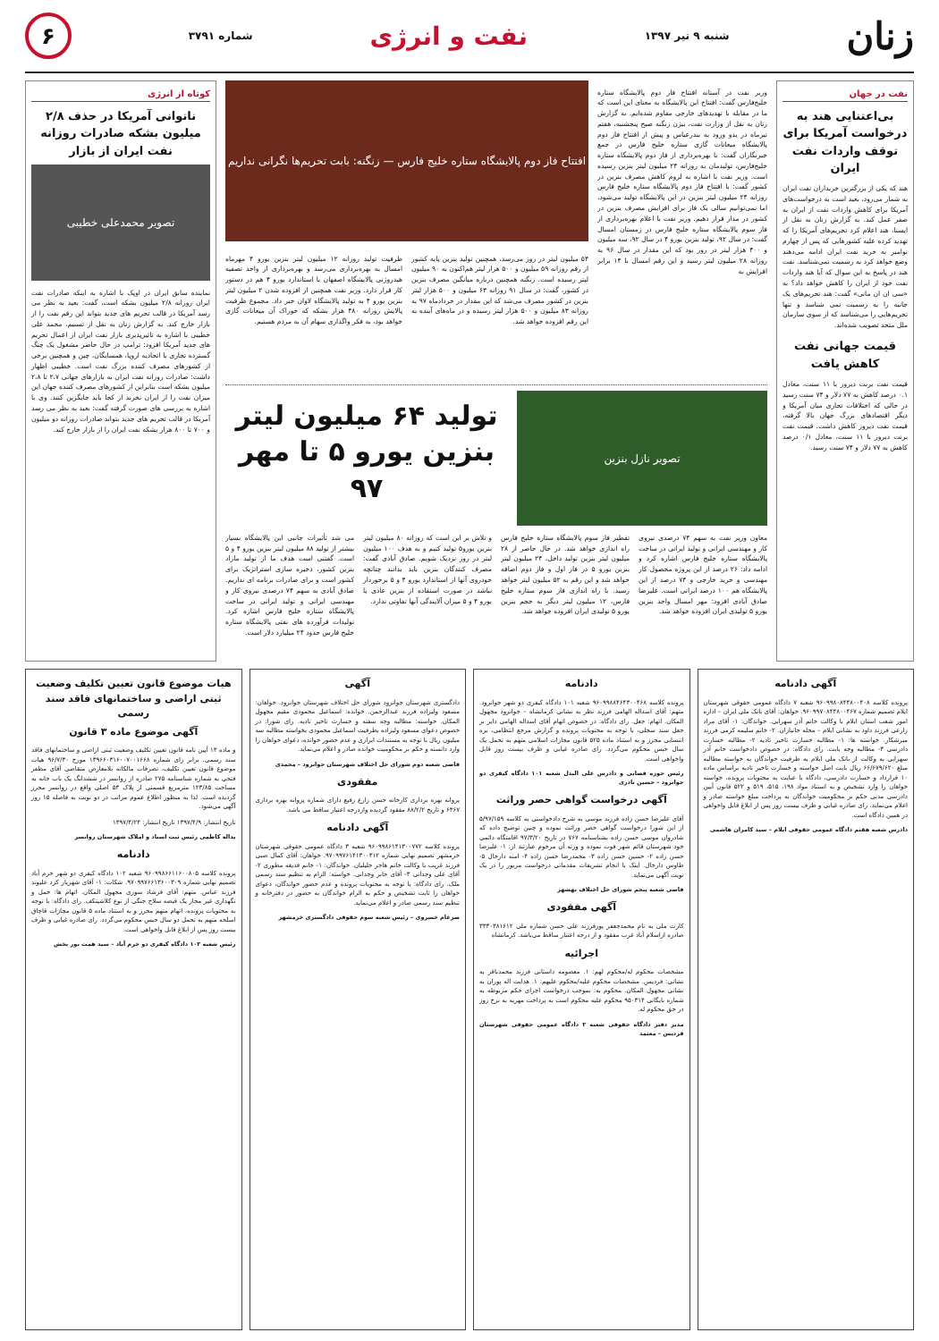زنان
شنبه ۹ تیر ۱۳۹۷
نفت و انرژی
شماره ۳۷۹۱
۶
نفت در جهان
بی‌اعتنایی هند به درخواست آمریکا برای توقف واردات نفت ایران
هند که یکی از بزرگترین خریداران نفت ایران به شمار می‌رود، بعید است به درخواست‌های آمریکا برای کاهش واردات نفت از ایران به صفر عمل کند. به گزارش زنان به نقل از ایسنا، هند اعلام کرد تحریم‌های آمریکا را که تهدید کرده علیه کشورهایی که پس از چهارم نوامبر به خرید نفت ایران ادامه می‌دهند وضع خواهد کرد به رسمیت نمی‌شناسد. نفت هند در پاسخ به این سوال که آیا هند واردات نفت خود از ایران را کاهش خواهد داد؟ به «سی ان ان مانی» گفت: هند تحریم‌های یک جانبه را به رسمیت نمی شناسد و تنها تحریم‌هایی را می‌شناسد که از سوی سازمان ملل متحد تصویب شده‌اند.
قیمت جهانی نفت کاهش یافت
قیمت نفت برنت دیروز با ۱۱ سنت، معادل ۰.۱ درصد کاهش به ۷۷ دلار و ۷۴ سنت رسید در حالی که اختلافات تجاری میان آمریکا و دیگر اقتصادهای بزرگ جهان بالا گرفته، قیمت نفت دیروز کاهش داشت. قیمت نفت برنت دیروز با ۱۱ سنت، معادل ۰/۱ درصد کاهش به ۷۷ دلار و ۷۴ سنت رسید.
وزیر نفت در آستانه افتتاح فاز دوم پالایشگاه ستاره خلیج‌فارس گفت: افتتاح این پالایشگاه به معنای این است که ما در مقابله با تهدیدهای خارجی مقاوم شده‌ایم. به گزارش زنان به نقل از وزارت نفت، بیژن زنگنه صبح پنجشنبه، هفتم تیرماه در بدو ورود به بندرعباس و پیش از افتتاح فاز دوم پالایشگاه میعانات گازی ستاره خلیج فارس در جمع خبرنگاران گفت: با بهره‌برداری از فاز دوم پالایشگاه ستاره خلیج‌فارس، تولیدمان به روزانه ۲۴ میلیون لیتر بنزین رسیده است. وزیر نفت با اشاره به لزوم کاهش مصرف بنزین در کشور گفت: با افتتاح فاز دوم پالایشگاه ستاره خلیج فارس روزانه ۲۴ میلیون لیتر بنزین در این پالایشگاه تولید می‌شود، اما نمی‌توانیم سالی یک فاز برای افزایش مصرف بنزین در کشور در مدار قرار دهیم. وزیر نفت با اعلام بهره‌برداری از فاز سوم پالایشگاه ستاره خلیج فارس در زمستان امسال گفت: در سال ۹۲، تولید بنزین یورو ۴ در سال ۹۲، سه میلیون و ۴۰۰ هزار لیتر در روز بود که این مقدار در سال ۹۶ به روزانه ۲۸ میلیون لیتر رسید و این رقم امسال با ۱۴ برابر افزایش به
افتتاح فاز دوم پالایشگاه ستاره خلیج فارس — زنگنه: بابت تحریم‌ها نگرانی نداریم
۵۴ میلیون لیتر در روز می‌رسد، همچنین تولید بنزین پایه کشور از رقم روزانه ۵۹ میلیون و ۵۰۰ هزار لیتر هم‌اکنون به ۹۰ میلیون لیتر رسیده است. زنگنه همچنین درباره میانگین مصرف بنزین در کشور، گفت: در سال ۹۱ روزانه ۶۳ میلیون و ۵۰۰ هزار لیتر بنزین در کشور مصرف می‌شد که این مقدار در خردادماه ۹۷ به روزانه ۸۳ میلیون و ۵۰۰ هزار لیتر رسیده و در ماه‌های آینده به این رقم افزوده خواهد شد.
ظرفیت تولید روزانه ۱۲ میلیون لیتر بنزین یورو ۴ مهرماه امسال به بهره‌برداری می‌رسد و بهره‌برداری از واحد تصفیه هیدروژنی پالایشگاه اصفهان با استاندارد یورو ۴ هم در دستور کار قرار دارد. وزیر نفت همچنین از افزوده شدن ۲ میلیون لیتر بنزین یورو ۴ به تولید پالایشگاه لاوان خبر داد. مجموع ظرفیت پالایش روزانه ۴۸۰ هزار بشکه که خوراک آن میعانات گازی خواهد بود، به فکر واگذاری سهام آن به مردم هستیم.
تصویر نازل بنزین
تولید ۶۴ میلیون لیتر
بنزین یورو ۵ تا مهر ۹۷
معاون وزیر نفت به سهم ۷۴ درصدی نیروی کار و مهندسی ایرانی و تولید ایرانی در ساخت پالایشگاه ستاره خلیج فارس اشاره کرد و ادامه داد: ۲۶ درصد از این پروژه محصول کار مهندسی و خرید خارجی و ۷۴ درصد از این پالایشگاه هم ۱۰۰ درصد ایرانی است. علیرضا صادق آبادی افزود: مهر امسال واحد بنزین یورو ۵ تولیدی ایران افزوده خواهد شد.
تقطیر فاز سوم پالایشگاه ستاره خلیج فارس راه اندازی خواهد شد. در حال حاضر از ۲۸ میلیون لیتر بنزین تولید داخل، ۲۴ میلیون لیتر بنزین یورو ۵ در فاز اول و فاز دوم اضافه خواهد شد و این رقم به ۵۲ میلیون لیتر خواهد رسید. با راه اندازی فاز سوم ستاره خلیج فارس، ۱۲ میلیون لیتر دیگر به حجم بنزین یورو ۵ تولیدی ایران افزوده خواهد شد.
و تلاش بر این است که روزانه ۸۰ میلیون لیتر بنزین یورو۵ تولید کنیم و به هدف ۱۰۰ میلیون لیتر در روز نزدیک شویم. صادق آبادی گفت: مصرف کنندگان بنزین باید بدانند چنانچه خودروی آنها از استاندارد یورو ۴ و ۵ برخوردار نباشد در صورت استفاده از بنزین عادی یا یورو ۴ و ۵ میزان آلایندگی آنها تفاوتی ندارد.
می شد تأثیرات جانبی این پالایشگاه بسیار بیشتر از تولید ۸۸ میلیون لیتر بنزین یورو ۴ و ۵ است. گفتنی است هدف ما از تولید مازاد بنزین کشور، ذخیره سازی استراتژیک برای کشور است و برای صادرات برنامه ای نداریم. صادق آبادی به سهم ۷۴ درصدی نیروی کار و مهندسی ایرانی و تولید ایرانی در ساخت پالایشگاه ستاره خلیج فارس اشاره کرد. تولیدات فرآورده های نفتی پالایشگاه ستاره خلیج فارس حدود ۲۴ میلیارد دلار است.
کوتاه از انرژی
ناتوانی آمریکا در حذف ۲/۸ میلیون بشکه صادرات روزانه نفت ایران از بازار
تصویر محمدعلی خطیبی
نماینده سابق ایران در اوپک با اشاره به اینکه صادرات نفت ایران روزانه ۲/۸ میلیون بشکه است، گفت: بعید به نظر می رسد آمریکا در قالب تحریم های جدید بتواند این رقم نفت را از بازار خارج کند. به گزارش زنان به نقل از تسنیم، محمد علی خطیبی با اشاره به تاثیرپذیری بازار نفت ایران از اعمال تحریم های جدید آمریکا افزود: ترامپ در حال حاضر مشغول یک جنگ گسترده تجاری با اتحادیه اروپا، همسایگان، چین و همچنین برخی از کشورهای مصرف کننده بزرگ نفت است. خطیبی اظهار داشت: صادرات روزانه نفت ایران به بازارهای جهانی ۲،۷ تا ۲،۸ میلیون بشکه است بنابراین از کشورهای مصرف کننده جهان این میزان نفت را از ایران نخرند از کجا باید جایگزین کنند. وی با اشاره به بررسی های صورت گرفته گفت: بعید به نظر می رسد آمریکا در قالب تحریم های جدید بتواند صادرات روزانه دو میلیون و ۷۰۰ تا ۸۰۰ هزار بشکه نفت ایران را از بازار خارج کند.
آگهی دادنامه
پرونده کلاسه ۹۶۰۹۹۸۰۸۴۴۸۰۰۴۰۸ شعبه ۷ دادگاه عمومی حقوقی شهرستان ایلام تصمیم شماره ۹۶۰۹۹۷۰۸۴۴۸۰۰۴۶۷. خواهان: آقای بانک ملی ایران – اداره امور شعب استان ایلام با وکالت خانم آذر سهرابی. خواندگان: ۱- آقای مراد زارعی فرزند داود به نشانی ایلام – محله جانبازان. ۲- خانم سلیمه کرمی فرزند میرشکار. خواسته ها: ۱- مطالبه خسارت تاخیر تادیه ۲- مطالبه خسارت دادرسی ۳- مطالبه وجه بابت. رای دادگاه: در خصوص دادخواست خانم آذر سهرابی به وکالت از بانک ملی ایلام به طرفیت خواندگان به خواسته مطالبه مبلغ ۶۶/۶۷۹/۶۲۰ ریال بابت اصل خواسته و خسارت تاخیر تادیه براساس ماده ۱۰ قرارداد و خسارت دادرسی، دادگاه با عنایت به محتویات پرونده، خواسته خواهان را وارد تشخیص و به استناد مواد ۱۹۸، ۵۱۵، ۵۱۹ و ۵۲۲ قانون آیین دادرسی مدنی حکم بر محکومیت خواندگان به پرداخت مبلغ خواسته صادر و اعلام می‌نماید. رای صادره غیابی و ظرف بیست روز پس از ابلاغ قابل واخواهی در همین دادگاه است.
دادرس شعبه هفتم دادگاه عمومی حقوقی ایلام – سید کامران هاشمی
دادنامه
پرونده کلاسه ۹۶۰۹۹۸۸۴۶۴۳۰۰۴۶۸ شعبه ۱۰۱ دادگاه کیفری دو شهر جوانرود. متهم: آقای اسداله الهامی فرزند نظر به نشانی کرمانشاه – جوانرود مجهول المکان. اتهام: جعل. رای دادگاه: در خصوص اتهام آقای اسداله الهامی دایر بر جعل سند سجلی، با توجه به محتویات پرونده و گزارش مرجع انتظامی، بزه انتسابی محرز و به استناد ماده ۵۲۵ قانون مجازات اسلامی متهم به تحمل یک سال حبس محکوم می‌گردد. رای صادره غیابی و ظرف بیست روز قابل واخواهی است.
رئیس حوزه قضایی و دادرس علی البدل شعبه ۱۰۱ دادگاه کیفری دو جوانرود – حسین نادری
آگهی درخواست گواهی حصر وراثت
آقای علیرضا حسن زاده فرزند موسی به شرح دادخواستی به کلاسه ۵/۹۷/۱۵۹ از این شورا درخواست گواهی حصر وراثت نموده و چنین توضیح داده که شادروان موسی حسن زاده بشناسنامه ۷۶۷ در تاریخ ۹۷/۳/۲۰ اقامتگاه دائمی خود شهرستان قائم شهر فوت نموده و ورثه آن مرحوم عبارتند از: ۱- علیرضا حسن زاده ۲- حسین حسن زاده ۳- محمدرضا حسن زاده ۴- امنه دارخال ۵- طاوس دارخال. اینک با انجام تشریفات مقدماتی درخواست مزبور را در یک نوبت آگهی می‌نماید.
قاضی شعبه پنجم شورای حل اختلاف بهشهر
آگهی مفقودی
کارت ملی به نام محمدجعفر پورفرزند علی حسن شماره ملی ۳۳۳۰۳۸۱۶۱۲ صادره ازاسلام آباد غرب مفقود و از درجه اعتبار ساقط می‌باشد. کرمانشاه
اجرائیه
مشخصات محکوم له/محکوم لهم: ۱. معصومه داستانی فرزند محمدباقر به نشانی: فردیس. مشخصات محکوم علیه/محکوم علیهم: ۱. هدایت اله پوران به نشانی مجهول المکان. محکوم به: بموجب درخواست اجرای حکم مربوطه به شماره بایگانی ۹۵۰۳۱۴ محکوم علیه محکوم است به پرداخت مهریه به نرخ روز در حق محکوم له.
مدیر دفتر دادگاه حقوقی شعبه ۲ دادگاه عمومی حقوقی شهرستان فردیس – معتمد
آگهی
دادگستری شهرستان جوانرود شورای حل اختلاف شهرستان جوانرود. خواهان: مسعود ولیزاده فرزند عبدالرحمن. خوانده: اسماعیل محمودی مقیم مجهول المکان. خواسته: مطالبه وجه سفته و خسارت تاخیر تادیه. رای شورا: در خصوص دعوای مسعود ولیزاده بطرفیت اسماعیل محمودی بخواسته مطالبه سه میلیون ریال با توجه به مستندات ابرازی و عدم حضور خوانده، دعوای خواهان را وارد دانسته و حکم بر محکومیت خوانده صادر و اعلام می‌نماید.
قاضی شعبه دوم شورای حل اختلاف شهرستان جوانرود – محمدی
مفقودی
پروانه بهره برداری کارخانه حسن زارع رفیع دارای شماره پروانه بهره برداری ۶۳۶۷ و تاریخ ۸۸/۲/۲ مفقود گردیده وازدرجه اعتبار ساقط می باشد.
آگهی دادنامه
پرونده کلاسه ۹۶۰۹۹۸۶۱۴۱۳۰۰۷۷۲ شعبه ۳ دادگاه عمومی حقوقی شهرستان خرمشهر تصمیم نهایی شماره ۹۷۰۹۹۷۶۱۴۱۳۰۰۳۱۲. خواهان: آقای کمال صبی فرزند غریب با وکالت خانم هاجر جلیلیان. خواندگان: ۱- خانم فدیغه مطوری ۲- آقای علی وجدانی ۳- آقای جابر وجدانی. خواسته: الزام به تنظیم سند رسمی ملک. رای دادگاه: با توجه به محتویات پرونده و عدم حضور خواندگان، دعوای خواهان را ثابت تشخیص و حکم به الزام خواندگان به حضور در دفترخانه و تنظیم سند رسمی صادر و اعلام می‌نماید.
ضرغام خسروی – رئیس شعبه سوم حقوقی دادگستری خرمشهر
هیات موضوع قانون تعیین تکلیف وضعیت ثبتی اراضی و ساختمانهای فاقد سند رسمی
آگهی موضوع ماده ۳ قانون
و ماده ۱۳ آیین نامه قانون تعیین تکلیف وضعیت ثبتی اراضی و ساختمانهای فاقد سند رسمی. برابر رای شماره ۱۳۹۶۶۰۳۱۶۰۰۷۰۰۱۶۶۸ مورخ ۹۶/۷/۳۰ هیات موضوع قانون تعیین تکلیف، تصرفات مالکانه بلامعارض متقاضی آقای مظفر فتحی به شماره شناسنامه ۲۷۵ صادره از روانسر در ششدانگ یک باب خانه به مساحت ۱۲۳/۸۵ مترمربع قسمتی از پلاک ۵۳ اصلی واقع در روانسر محرز گردیده است. لذا به منظور اطلاع عموم مراتب در دو نوبت به فاصله ۱۵ روز آگهی می‌شود.
تاریخ انتشار: ۱۳۹۷/۴/۹ تاریخ انتشار: ۱۳۹۷/۴/۲۴
یداله کاظمی رئیس ثبت اسناد و املاک شهرستان روانسر
دادنامه
پرونده کلاسه ۹۶۰۹۹۸۶۶۱۱۶۰۰۸۰۵ شعبه ۱۰۲ دادگاه کیفری دو شهر خرم آباد تصمیم نهایی شماره ۹۷۰۹۹۷۶۶۱۳۶۰۰۳۰۹. شکات: ۱- آقای شهریار کرد علیوند فرزند عباس. متهم: آقای فرشاد سوری مجهول المکان. اتهام ها: حمل و نگهداری غیر مجاز یک قبضه سلاح جنگی از نوع کلاشینکف. رای دادگاه: با توجه به محتویات پرونده، اتهام متهم محرز و به استناد ماده ۵ قانون مجازات قاچاق اسلحه متهم به تحمل دو سال حبس محکوم می‌گردد. رای صادره غیابی و ظرف بیست روز پس از ابلاغ قابل واخواهی است.
رئیس شعبه ۱۰۲ دادگاه کیفری دو خرم آباد – سید همت نور بخش